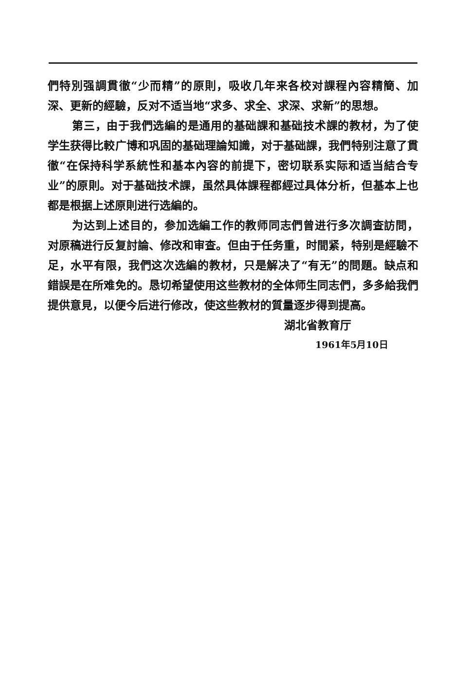們特別强調貫徹“少而精”的原則，吸收几年来各校对課程內容精簡、加深、更新的經驗，反对不适当地“求多、求全、求深、求新”的思想。
第三，由于我們选編的是通用的基础課和基础技术課的教材，为了使学生获得比較广博和巩固的基础理論知識，对于基础課，我們特别注意了貫徹“在保持科学系統性和基本內容的前提下，密切联系实际和适当結合专业”的原則。对于基础技术課，虽然具体課程都經过具体分析，但基本上也都是根据上述原則进行选編的。
为达到上述目的，参加选編工作的教师同志們曾进行多次調查訪問，对原稿进行反复討論、修改和审查。但由于任务重，时間紧，特别是經驗不足，水平有限，我們这次选編的教材，只是解决了“有无”的問題。缺点和錯誤是在所难免的。恳切希望使用这些教材的全体师生同志們，多多給我們提供意見，以便今后进行修改，使这些教材的質量逐步得到提高。
湖北省教育厅
1961年5月10日